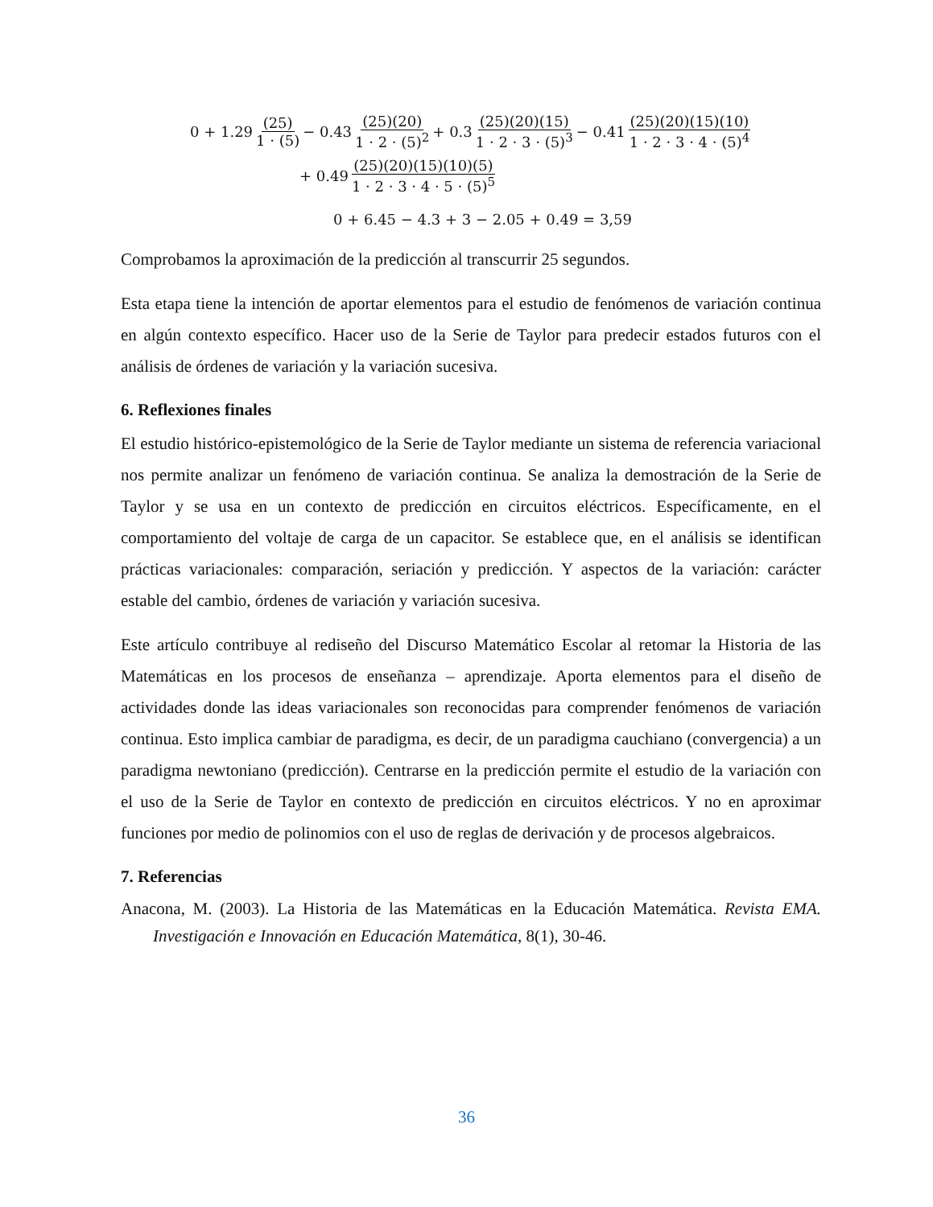0 + 1.29 (25) 1 · (5) − 0.43 (25)(20) 1 · 2 · (5)<sup>2</sup> + 0.3 (25)(20)(15) 1 · 2 · 3 · (5)<sup>3</sup> − 0.41 (25)(20)(15)(10) 1 · 2 · 3 · 4 · (5)<sup>4</sup>
+ 0.49 (25)(20)(15)(10)(5) 1 · 2 · 3 · 4 · 5 · (5)<sup>5</sup>
0 + 6.45 − 4.3 + 3 − 2.05 + 0.49 = 3,59
Comprobamos la aproximación de la predicción al transcurrir 25 segundos.
Esta etapa tiene la intención de aportar elementos para el estudio de fenómenos de variación continua en algún contexto específico. Hacer uso de la Serie de Taylor para predecir estados futuros con el análisis de órdenes de variación y la variación sucesiva.
6. Reflexiones finales
El estudio histórico-epistemológico de la Serie de Taylor mediante un sistema de referencia variacional nos permite analizar un fenómeno de variación continua. Se analiza la demostración de la Serie de Taylor y se usa en un contexto de predicción en circuitos eléctricos. Específicamente, en el comportamiento del voltaje de carga de un capacitor. Se establece que, en el análisis se identifican prácticas variacionales: comparación, seriación y predicción. Y aspectos de la variación: carácter estable del cambio, órdenes de variación y variación sucesiva.
Este artículo contribuye al rediseño del Discurso Matemático Escolar al retomar la Historia de las Matemáticas en los procesos de enseñanza – aprendizaje. Aporta elementos para el diseño de actividades donde las ideas variacionales son reconocidas para comprender fenómenos de variación continua. Esto implica cambiar de paradigma, es decir, de un paradigma cauchiano (convergencia) a un paradigma newtoniano (predicción). Centrarse en la predicción permite el estudio de la variación con el uso de la Serie de Taylor en contexto de predicción en circuitos eléctricos. Y no en aproximar funciones por medio de polinomios con el uso de reglas de derivación y de procesos algebraicos.
7. Referencias
Anacona, M. (2003). La Historia de las Matemáticas en la Educación Matemática. Revista EMA. Investigación e Innovación en Educación Matemática, 8(1), 30-46.
36